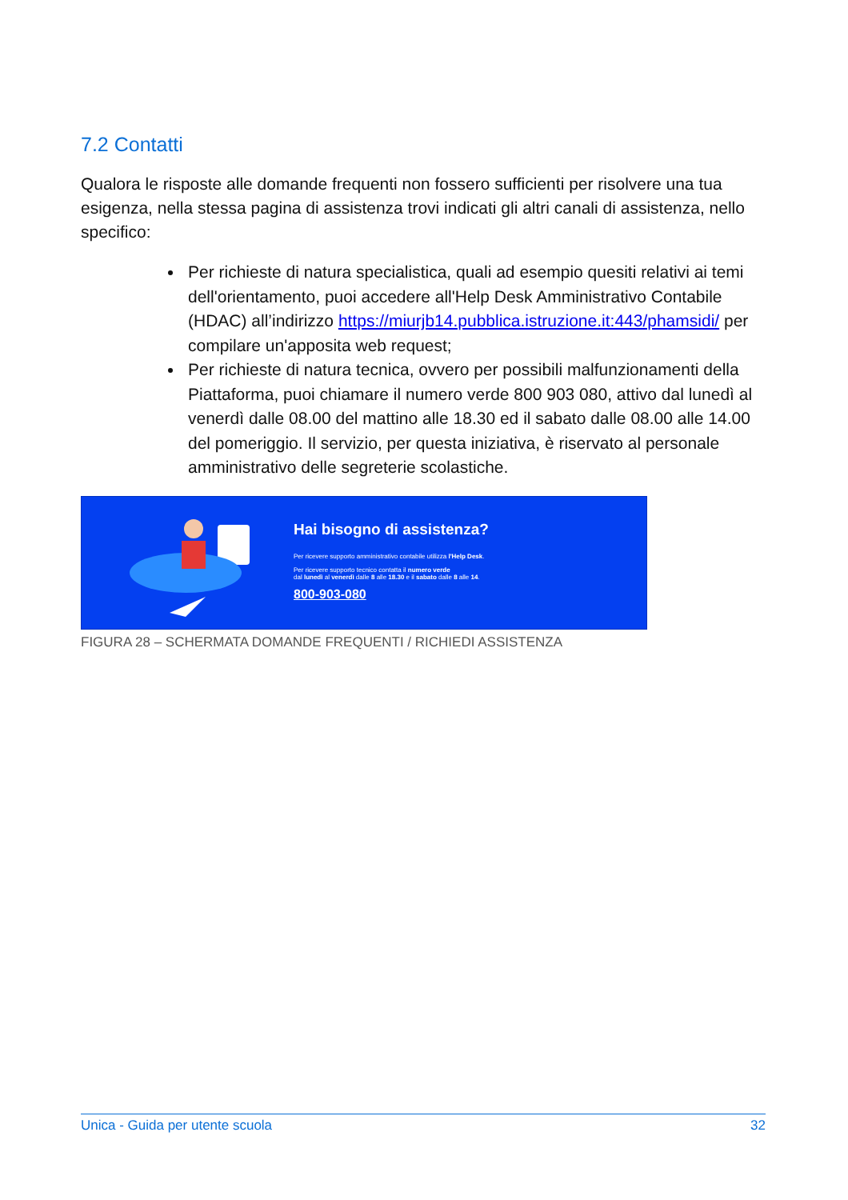7.2 Contatti
Qualora le risposte alle domande frequenti non fossero sufficienti per risolvere una tua esigenza, nella stessa pagina di assistenza trovi indicati gli altri canali di assistenza, nello specifico:
Per richieste di natura specialistica, quali ad esempio quesiti relativi ai temi dell'orientamento, puoi accedere all'Help Desk Amministrativo Contabile (HDAC) all’indirizzo https://miurjb14.pubblica.istruzione.it:443/phamsidi/ per compilare un'apposita web request;
Per richieste di natura tecnica, ovvero per possibili malfunzionamenti della Piattaforma, puoi chiamare il numero verde 800 903 080, attivo dal lunedì al venerdì dalle 08.00 del mattino alle 18.30 ed il sabato dalle 08.00 alle 14.00 del pomeriggio. Il servizio, per questa iniziativa, è riservato al personale amministrativo delle segreterie scolastiche.
Hai bisogno di assistenza?
Per ricevere supporto amministrativo contabile utilizza l'Help Desk.
Per ricevere supporto tecnico contatta il numero verde
dal lunedì al venerdì dalle 8 alle 18.30 e il sabato dalle 8 alle 14.
800-903-080
FIGURA 28 – SCHERMATA DOMANDE FREQUENTI / RICHIEDI ASSISTENZA
Unica - Guida per utente scuola 32